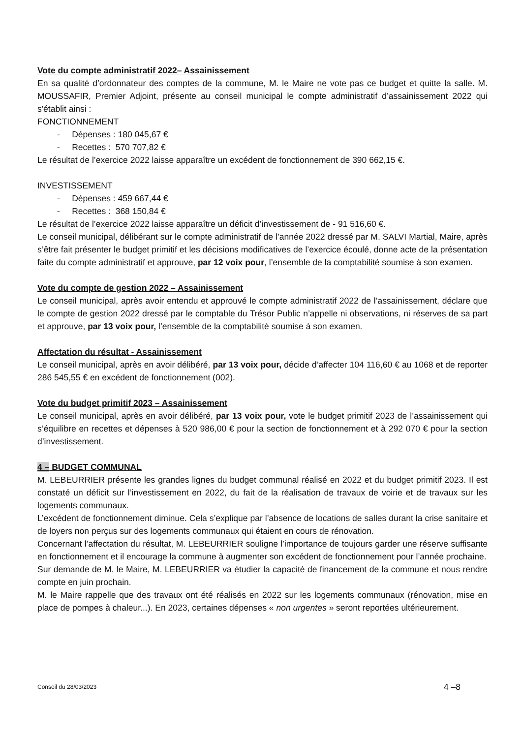Vote du compte administratif 2022– Assainissement
En sa qualité d’ordonnateur des comptes de la commune, M. le Maire ne vote pas ce budget et quitte la salle. M. MOUSSAFIR, Premier Adjoint, présente au conseil municipal le compte administratif d’assainissement 2022 qui s'établit ainsi :
FONCTIONNEMENT
- Dépenses : 180 045,67 €
- Recettes : 570 707,82 €
Le résultat de l’exercice 2022 laisse apparaître un excédent de fonctionnement de 390 662,15 €.
INVESTISSEMENT
- Dépenses : 459 667,44 €
- Recettes : 368 150,84 €
Le résultat de l’exercice 2022 laisse apparaître un déficit d’investissement de - 91 516,60 €.
Le conseil municipal, délibérant sur le compte administratif de l’année 2022 dressé par M. SALVI Martial, Maire, après s’être fait présenter le budget primitif et les décisions modificatives de l’exercice écoulé, donne acte de la présentation faite du compte administratif et approuve, par 12 voix pour, l’ensemble de la comptabilité soumise à son examen.
Vote du compte de gestion 2022 – Assainissement
Le conseil municipal, après avoir entendu et approuvé le compte administratif 2022 de l’assainissement, déclare que le compte de gestion 2022 dressé par le comptable du Trésor Public n’appelle ni observations, ni réserves de sa part et approuve, par 13 voix pour, l’ensemble de la comptabilité soumise à son examen.
Affectation du résultat - Assainissement
Le conseil municipal, après en avoir délibéré, par 13 voix pour, décide d’affecter 104 116,60 € au 1068 et de reporter 286 545,55 € en excédent de fonctionnement (002).
Vote du budget primitif 2023 – Assainissement
Le conseil municipal, après en avoir délibéré, par 13 voix pour, vote le budget primitif 2023 de l’assainissement qui s’équilibre en recettes et dépenses à 520 986,00 € pour la section de fonctionnement et à 292 070 € pour la section d’investissement.
4 – BUDGET COMMUNAL
M. LEBEURRIER présente les grandes lignes du budget communal réalisé en 2022 et du budget primitif 2023. Il est constaté un déficit sur l’investissement en 2022, du fait de la réalisation de travaux de voirie et de travaux sur les logements communaux.
L’excédent de fonctionnement diminue. Cela s’explique par l’absence de locations de salles durant la crise sanitaire et de loyers non perçus sur des logements communaux qui étaient en cours de rénovation.
Concernant l’affectation du résultat, M. LEBEURRIER souligne l’importance de toujours garder une réserve suffisante en fonctionnement et il encourage la commune à augmenter son excédent de fonctionnement pour l’année prochaine.
Sur demande de M. le Maire, M. LEBEURRIER va étudier la capacité de financement de la commune et nous rendre compte en juin prochain.
M. le Maire rappelle que des travaux ont été réalisés en 2022 sur les logements communaux (rénovation, mise en place de pompes à chaleur...). En 2023, certaines dépenses « non urgentes » seront reportées ultérieurement.
Conseil du 28/03/2023 4 –8